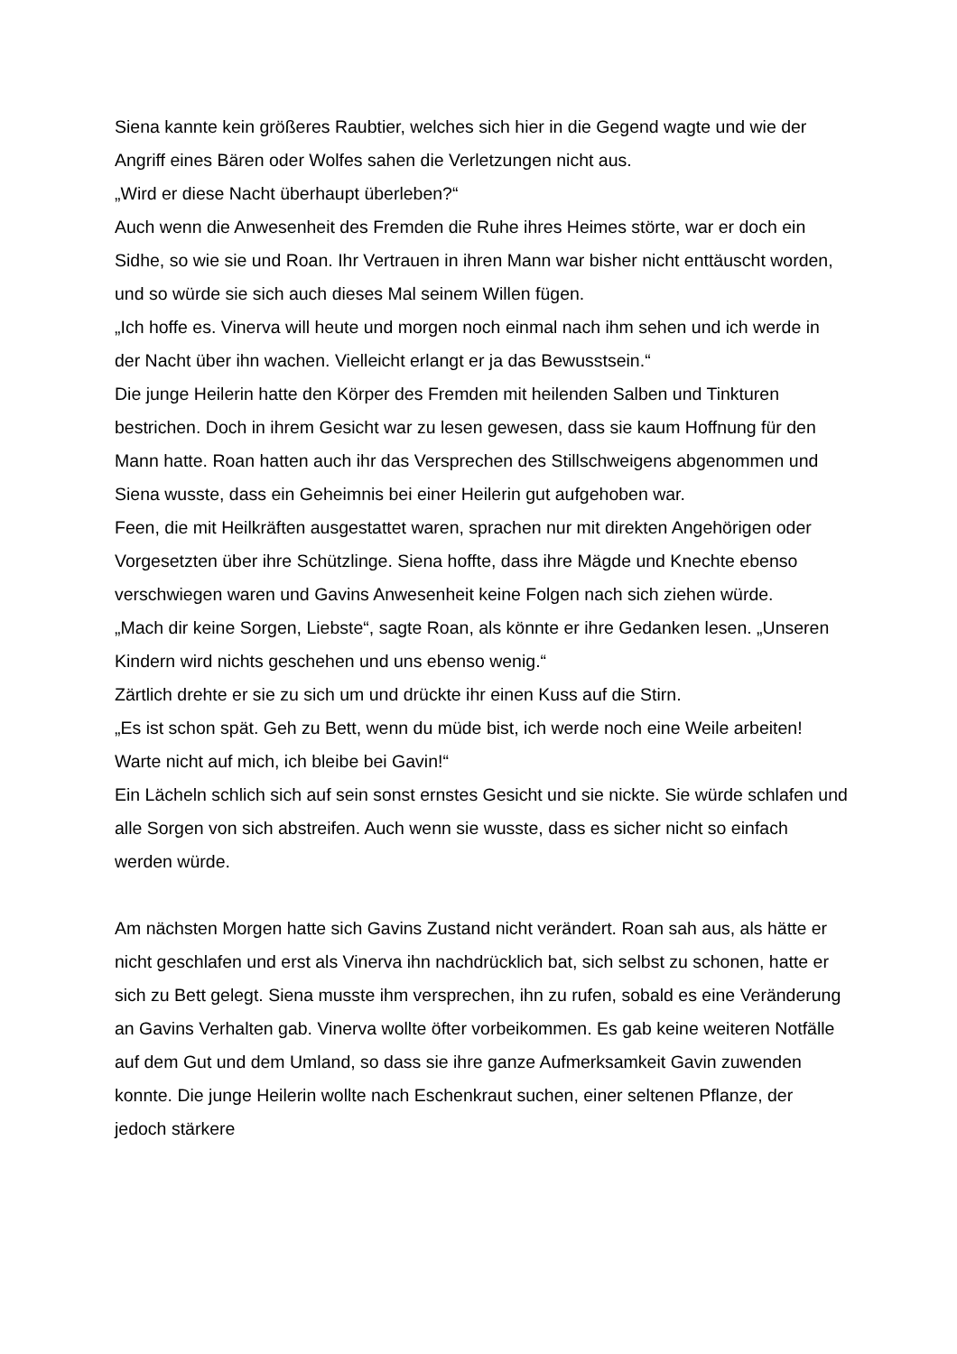Siena kannte kein größeres Raubtier, welches sich hier in die Gegend wagte und wie der Angriff eines Bären oder Wolfes sahen die Verletzungen nicht aus.
„Wird er diese Nacht überhaupt überleben?“
Auch wenn die Anwesenheit des Fremden die Ruhe ihres Heimes störte, war er doch ein Sidhe, so wie sie und Roan. Ihr Vertrauen in ihren Mann war bisher nicht enttäuscht worden, und so würde sie sich auch dieses Mal seinem Willen fügen.
„Ich hoffe es. Vinerva will heute und morgen noch einmal nach ihm sehen und ich werde in der Nacht über ihn wachen. Vielleicht erlangt er ja das Bewusstsein.“
Die junge Heilerin hatte den Körper des Fremden mit heilenden Salben und Tinkturen bestrichen. Doch in ihrem Gesicht war zu lesen gewesen, dass sie kaum Hoffnung für den Mann hatte. Roan hatten auch ihr das Versprechen des Stillschweigens abgenommen und Siena wusste, dass ein Geheimnis bei einer Heilerin gut aufgehoben war.
Feen, die mit Heilkräften ausgestattet waren, sprachen nur mit direkten Angehörigen oder Vorgesetzten über ihre Schützlinge. Siena hoffte, dass ihre Mägde und Knechte ebenso verschwiegen waren und Gavins Anwesenheit keine Folgen nach sich ziehen würde.
„Mach dir keine Sorgen, Liebste“, sagte Roan, als könnte er ihre Gedanken lesen. „Unseren Kindern wird nichts geschehen und uns ebenso wenig.“
Zärtlich drehte er sie zu sich um und drückte ihr einen Kuss auf die Stirn.
„Es ist schon spät. Geh zu Bett, wenn du müde bist, ich werde noch eine Weile arbeiten! Warte nicht auf mich, ich bleibe bei Gavin!“
Ein Lächeln schlich sich auf sein sonst ernstes Gesicht und sie nickte. Sie würde schlafen und alle Sorgen von sich abstreifen. Auch wenn sie wusste, dass es sicher nicht so einfach werden würde.
Am nächsten Morgen hatte sich Gavins Zustand nicht verändert. Roan sah aus, als hätte er nicht geschlafen und erst als Vinerva ihn nachdrücklich bat, sich selbst zu schonen, hatte er sich zu Bett gelegt. Siena musste ihm versprechen, ihn zu rufen, sobald es eine Veränderung an Gavins Verhalten gab. Vinerva wollte öfter vorbeikommen. Es gab keine weiteren Notfälle auf dem Gut und dem Umland, so dass sie ihre ganze Aufmerksamkeit Gavin zuwenden konnte. Die junge Heilerin wollte nach Eschenkraut suchen, einer seltenen Pflanze, der jedoch stärkere